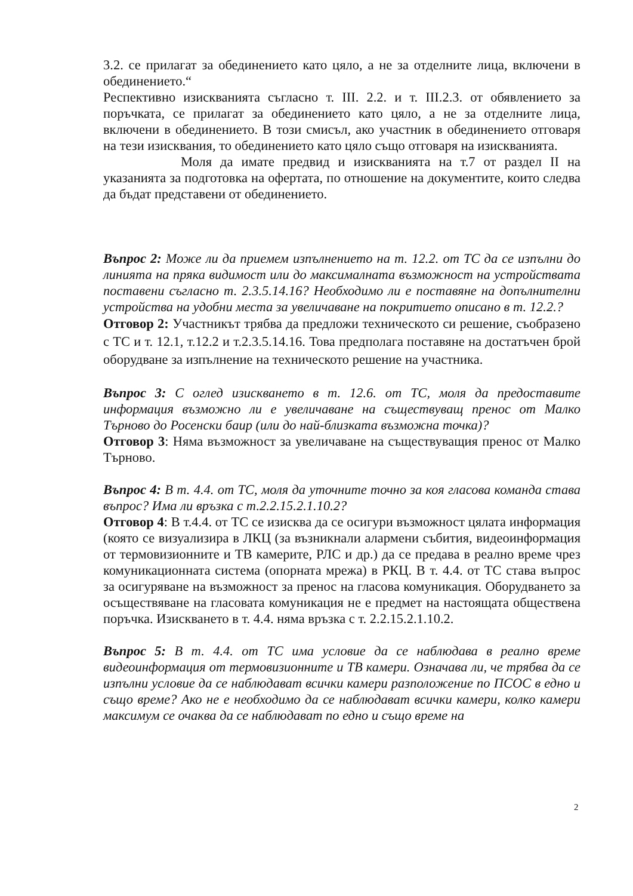3.2. се прилагат за обединението като цяло, а не за отделните лица, включени в обединението.“
Респективно изискванията съгласно т. III. 2.2. и т. III.2.3. от обявлението за поръчката, се прилагат за обединението като цяло, а не за отделните лица, включени в обединението. В този смисъл, ако участник в обединението отговаря на тези изисквания, то обединението като цяло също отговаря на изискванията.
Моля да имате предвид и изискванията на т.7 от раздел II на указанията за подготовка на офертата, по отношение на документите, които следва да бъдат представени от обединението.
Въпрос 2: Може ли да приемем изпълнението на т. 12.2. от ТС да се изпълни до линията на пряка видимост или до максималната възможност на устройствата поставени съгласно т. 2.3.5.14.16? Необходимо ли е поставяне на допълнителни устройства на удобни места за увеличаване на покритието описано в т. 12.2.?
Отговор 2: Участникът трябва да предложи техническото си решение, съобразено с ТС и т. 12.1, т.12.2 и т.2.3.5.14.16. Това предполага поставяне на достатъчен брой оборудване за изпълнение на техническото решение на участника.
Въпрос 3: С оглед изискването в т. 12.6. от ТС, моля да предоставите информация възможно ли е увеличаване на съществуващ пренос от Малко Търново до Росенски баир (или до най-близката възможна точка)?
Отговор 3: Няма възможност за увеличаване на съществуващия пренос от Малко Търново.
Въпрос 4: В т. 4.4. от ТС, моля да уточните точно за коя гласова команда става въпрос? Има ли връзка с т.2.2.15.2.1.10.2?
Отговор 4: В т.4.4. от ТС се изисква да се осигури възможност цялата информация (която се визуализира в ЛКЦ (за възникнали алармени събития, видеоинформация от термовизионните и ТВ камерите, РЛС и др.) да се предава в реално време чрез комуникационната система (опорната мрежа) в РКЦ. В т. 4.4. от ТС става въпрос за осигуряване на възможност за пренос на гласова комуникация. Оборудването за осъществяване на гласовата комуникация не е предмет на настоящата обществена поръчка. Изискването в т. 4.4. няма връзка с т. 2.2.15.2.1.10.2.
Въпрос 5: В т. 4.4. от ТС има условие да се наблюдава в реално време видеоинформация от термовизионните и ТВ камери. Означава ли, че трябва да се изпълни условие да се наблюдават всички камери разположение по ПСОС в едно и също време? Ако не е необходимо да се наблюдават всички камери, колко камери максимум се очаква да се наблюдават по едно и също време на
2